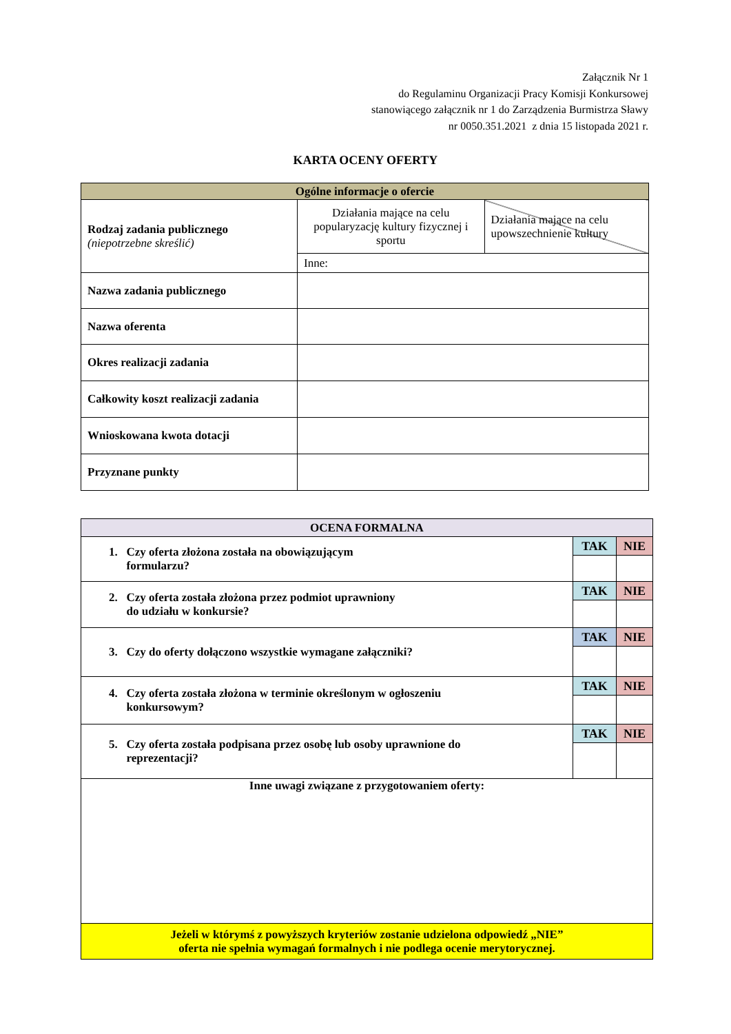Załącznik Nr 1
do Regulaminu Organizacji Pracy Komisji Konkursowej
stanowiącego załącznik nr 1 do Zarządzenia Burmistrza Sławy
nr 0050.351.2021 z dnia 15 listopada 2021 r.
KARTA OCENY OFERTY
| Ogólne informacje o ofercie | | |
| Rodzaj zadania publicznego (niepotrzebne skreślić) | Działania mające na celu popularyzację kultury fizycznej i sportu | Działania mające na celu upowszechnienie kultury |
| | Inne: | |
| Nazwa zadania publicznego | | |
| Nazwa oferenta | | |
| Okres realizacji zadania | | |
| Całkowity koszt realizacji zadania | | |
| Wnioskowana kwota dotacji | | |
| Przyznane punkty | | |
| OCENA FORMALNA | | |
| 1. Czy oferta złożona została na obowiązującym formularzu? | TAK | NIE |
| 2. Czy oferta została złożona przez podmiot uprawniony do udziału w konkursie? | TAK | NIE |
| 3. Czy do oferty dołączono wszystkie wymagane załączniki? | TAK | NIE |
| 4. Czy oferta została złożona w terminie określonym w ogłoszeniu konkursowym? | TAK | NIE |
| 5. Czy oferta została podpisana przez osobę lub osoby uprawnione do reprezentacji? | TAK | NIE |
| Inne uwagi związane z przygotowaniem oferty: | | |
| Jeżeli w którymś z powyższych kryteriów zostanie udzielona odpowiedź „NIE” oferta nie spełnia wymagań formalnych i nie podlega ocenie merytorycznej. | | |